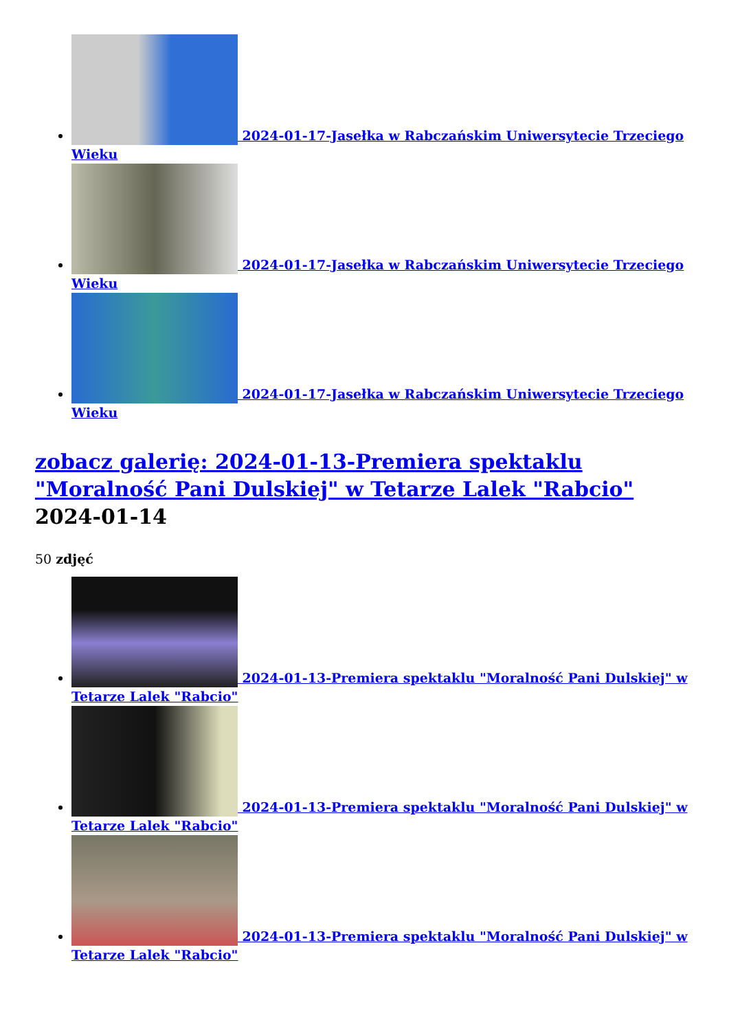2024-01-17-Jasełka w Rabczańskim Uniwersytecie Trzeciego Wieku
2024-01-17-Jasełka w Rabczańskim Uniwersytecie Trzeciego Wieku
2024-01-17-Jasełka w Rabczańskim Uniwersytecie Trzeciego Wieku
zobacz galerię: 2024-01-13-Premiera spektaklu "Moralność Pani Dulskiej" w Tetarze Lalek "Rabcio" 2024-01-14
50 zdjęć
2024-01-13-Premiera spektaklu "Moralność Pani Dulskiej" w Tetarze Lalek "Rabcio"
2024-01-13-Premiera spektaklu "Moralność Pani Dulskiej" w Tetarze Lalek "Rabcio"
2024-01-13-Premiera spektaklu "Moralność Pani Dulskiej" w Tetarze Lalek "Rabcio"